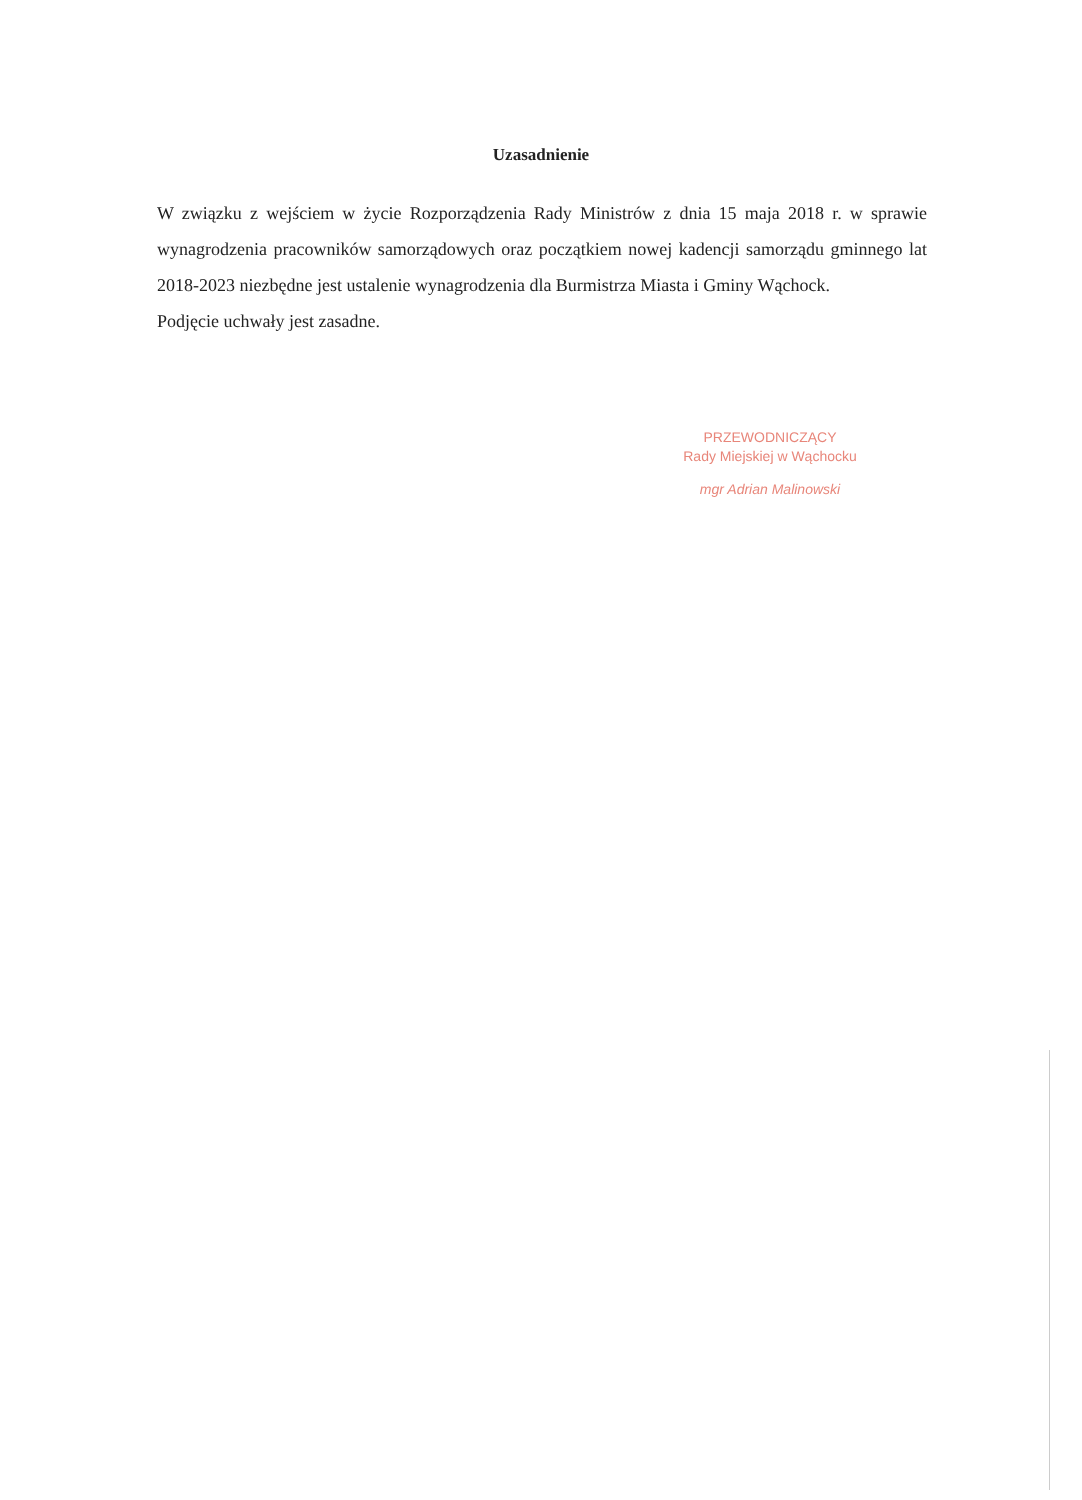Uzasadnienie
W związku z wejściem w życie Rozporządzenia Rady Ministrów z dnia 15 maja 2018 r. w sprawie wynagrodzenia pracowników samorządowych oraz początkiem nowej kadencji samorządu gminnego lat 2018-2023 niezbędne jest ustalenie wynagrodzenia dla Burmistrza Miasta i Gminy Wąchock.
Podjęcie uchwały jest zasadne.
PRZEWODNICZĄCY
Rady Miejskiej w Wąchocku
mgr Adrian Malinowski